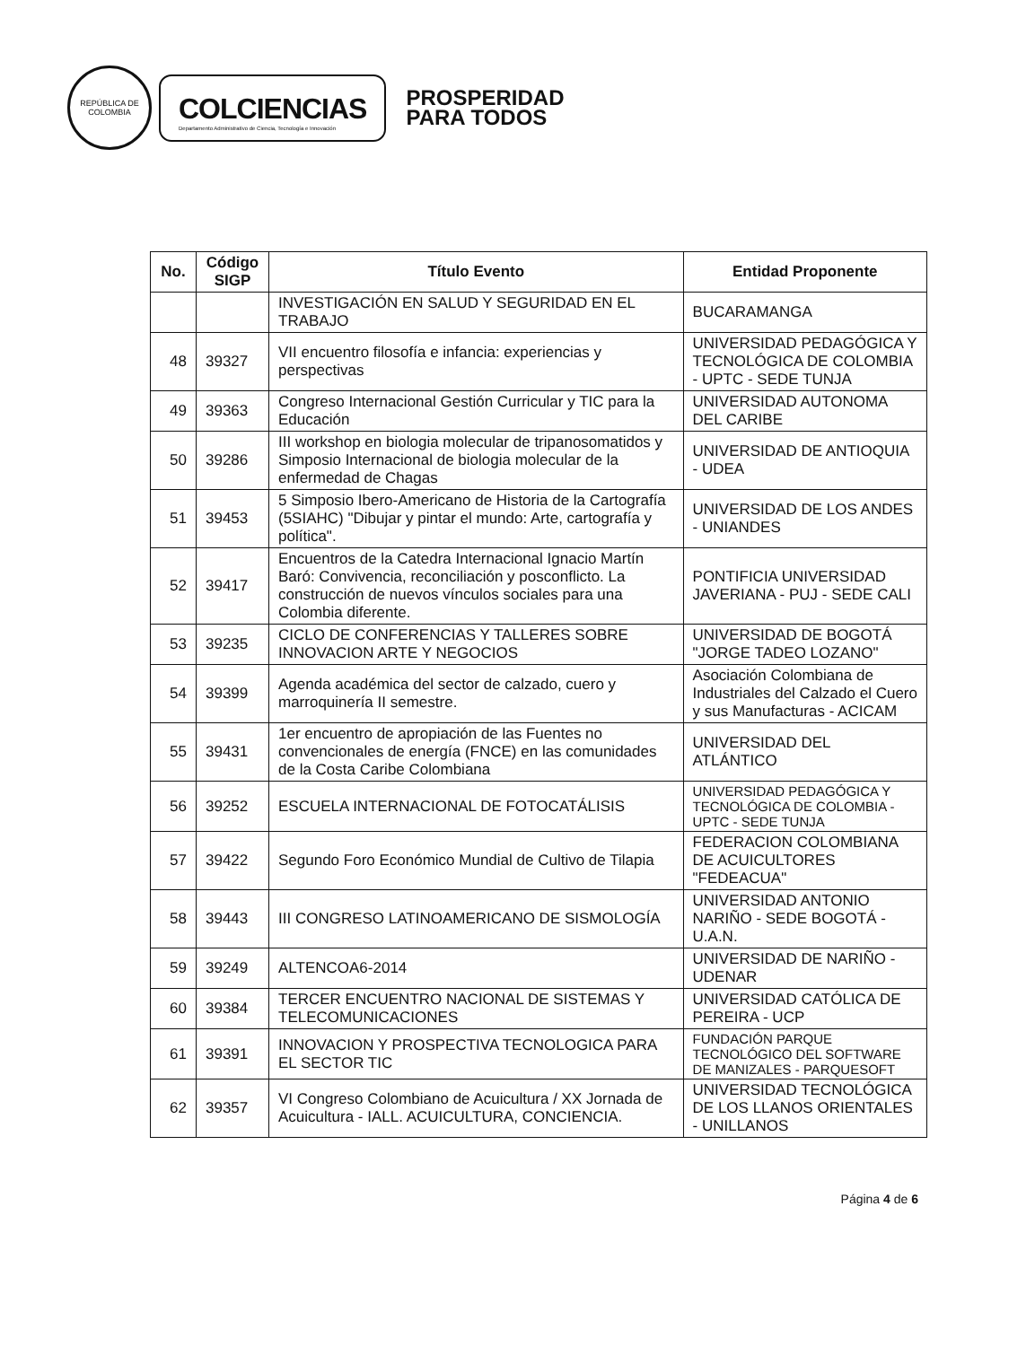REPÚBLICA DE COLOMBIA
COLCIENCIAS
Departamento Administrativo de Ciencia, Tecnología e Innovación
PROSPERIDAD
PARA TODOS
| No. | Código SIGP | Título Evento | Entidad Proponente |
| --- | --- | --- | --- |
| | | INVESTIGACIÓN EN SALUD Y SEGURIDAD EN EL TRABAJO | BUCARAMANGA |
| 48 | 39327 | VII encuentro filosofía e infancia: experiencias y perspectivas | UNIVERSIDAD PEDAGÓGICA Y TECNOLÓGICA DE COLOMBIA - UPTC - SEDE TUNJA |
| 49 | 39363 | Congreso Internacional Gestión Curricular y TIC para la Educación | UNIVERSIDAD AUTONOMA DEL CARIBE |
| 50 | 39286 | III workshop en biologia molecular de tripanosomatidos y Simposio Internacional de biologia molecular de la enfermedad de Chagas | UNIVERSIDAD DE ANTIOQUIA - UDEA |
| 51 | 39453 | 5 Simposio Ibero-Americano de Historia de la Cartografía (5SIAHC) "Dibujar y pintar el mundo: Arte, cartografía y política". | UNIVERSIDAD DE LOS ANDES - UNIANDES |
| 52 | 39417 | Encuentros de la Catedra Internacional Ignacio Martín Baró: Convivencia, reconciliación y posconflicto. La construcción de nuevos vínculos sociales para una Colombia diferente. | PONTIFICIA UNIVERSIDAD JAVERIANA - PUJ - SEDE CALI |
| 53 | 39235 | CICLO DE CONFERENCIAS Y TALLERES SOBRE INNOVACION ARTE Y NEGOCIOS | UNIVERSIDAD DE BOGOTÁ "JORGE TADEO LOZANO" |
| 54 | 39399 | Agenda académica del sector de calzado, cuero y marroquinería II semestre. | Asociación Colombiana de Industriales del Calzado el Cuero y sus Manufacturas - ACICAM |
| 55 | 39431 | 1er encuentro de apropiación de las Fuentes no convencionales de energía (FNCE) en las comunidades de la Costa Caribe Colombiana | UNIVERSIDAD DEL ATLÁNTICO |
| 56 | 39252 | ESCUELA INTERNACIONAL DE FOTOCATÁLISIS | UNIVERSIDAD PEDAGÓGICA Y TECNOLÓGICA DE COLOMBIA - UPTC - SEDE TUNJA |
| 57 | 39422 | Segundo Foro Económico Mundial de Cultivo de Tilapia | FEDERACION COLOMBIANA DE ACUICULTORES "FEDEACUA" |
| 58 | 39443 | III CONGRESO LATINOAMERICANO DE SISMOLOGÍA | UNIVERSIDAD ANTONIO NARIÑO - SEDE BOGOTÁ - U.A.N. |
| 59 | 39249 | ALTENCOA6-2014 | UNIVERSIDAD DE NARIÑO - UDENAR |
| 60 | 39384 | TERCER ENCUENTRO NACIONAL DE SISTEMAS Y TELECOMUNICACIONES | UNIVERSIDAD CATÓLICA DE PEREIRA - UCP |
| 61 | 39391 | INNOVACION Y PROSPECTIVA TECNOLOGICA PARA EL SECTOR TIC | FUNDACIÓN PARQUE TECNOLÓGICO DEL SOFTWARE DE MANIZALES - PARQUESOFT |
| 62 | 39357 | VI Congreso Colombiano de Acuicultura / XX Jornada de Acuicultura - IALL. ACUICULTURA, CONCIENCIA. | UNIVERSIDAD TECNOLÓGICA DE LOS LLANOS ORIENTALES - UNILLANOS |
Página 4 de 6